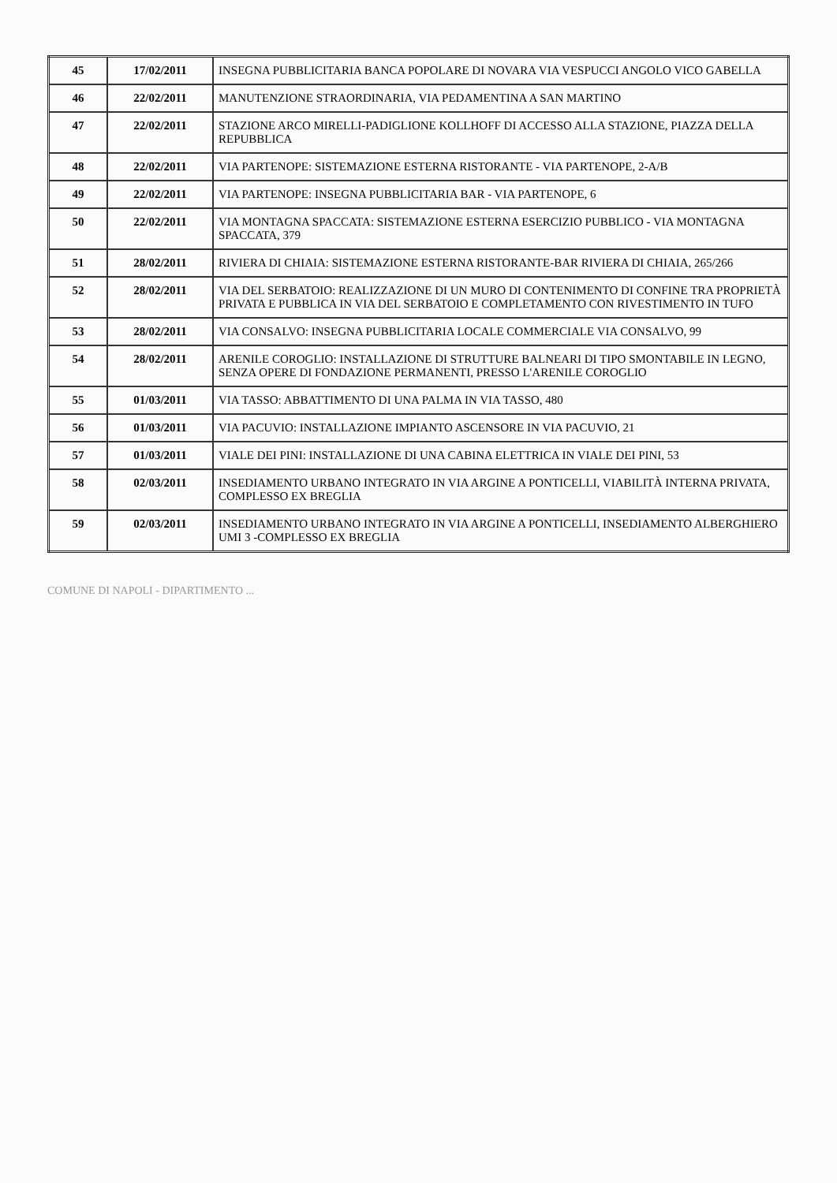| 45 | 17/02/2011 | INSEGNA PUBBLICITARIA BANCA POPOLARE DI NOVARA VIA VESPUCCI ANGOLO VICO GABELLA |
| 46 | 22/02/2011 | MANUTENZIONE STRAORDINARIA, VIA PEDAMENTINA A SAN MARTINO |
| 47 | 22/02/2011 | STAZIONE ARCO MIRELLI-PADIGLIONE KOLLHOFF DI ACCESSO ALLA STAZIONE, PIAZZA DELLA REPUBBLICA |
| 48 | 22/02/2011 | VIA PARTENOPE: SISTEMAZIONE ESTERNA RISTORANTE - VIA PARTENOPE, 2-A/B |
| 49 | 22/02/2011 | VIA PARTENOPE: INSEGNA PUBBLICITARIA BAR - VIA PARTENOPE, 6 |
| 50 | 22/02/2011 | VIA MONTAGNA SPACCATA: SISTEMAZIONE ESTERNA ESERCIZIO PUBBLICO - VIA MONTAGNA SPACCATA, 379 |
| 51 | 28/02/2011 | RIVIERA DI CHIAIA: SISTEMAZIONE ESTERNA RISTORANTE-BAR RIVIERA DI CHIAIA, 265/266 |
| 52 | 28/02/2011 | VIA DEL SERBATOIO: REALIZZAZIONE DI UN MURO DI CONTENIMENTO DI CONFINE TRA PROPRIETÀ PRIVATA E PUBBLICA IN VIA DEL SERBATOIO E COMPLETAMENTO CON RIVESTIMENTO IN TUFO |
| 53 | 28/02/2011 | VIA CONSALVO: INSEGNA PUBBLICITARIA LOCALE COMMERCIALE VIA CONSALVO, 99 |
| 54 | 28/02/2011 | ARENILE COROGLIO: INSTALLAZIONE DI STRUTTURE BALNEARI DI TIPO SMONTABILE IN LEGNO, SENZA OPERE DI FONDAZIONE PERMANENTI, PRESSO L'ARENILE COROGLIO |
| 55 | 01/03/2011 | VIA TASSO: ABBATTIMENTO DI UNA PALMA IN VIA TASSO, 480 |
| 56 | 01/03/2011 | VIA PACUVIO: INSTALLAZIONE IMPIANTO ASCENSORE IN VIA PACUVIO, 21 |
| 57 | 01/03/2011 | VIALE DEI PINI: INSTALLAZIONE DI UNA CABINA ELETTRICA IN VIALE DEI PINI, 53 |
| 58 | 02/03/2011 | INSEDIAMENTO URBANO INTEGRATO IN VIA ARGINE A PONTICELLI, VIABILITÀ INTERNA PRIVATA, COMPLESSO EX BREGLIA |
| 59 | 02/03/2011 | INSEDIAMENTO URBANO INTEGRATO IN VIA ARGINE A PONTICELLI, INSEDIAMENTO ALBERGHIERO UMI 3 -COMPLESSO EX BREGLIA |
COMUNE DI NAPOLI - DIPARTIMENTO ...